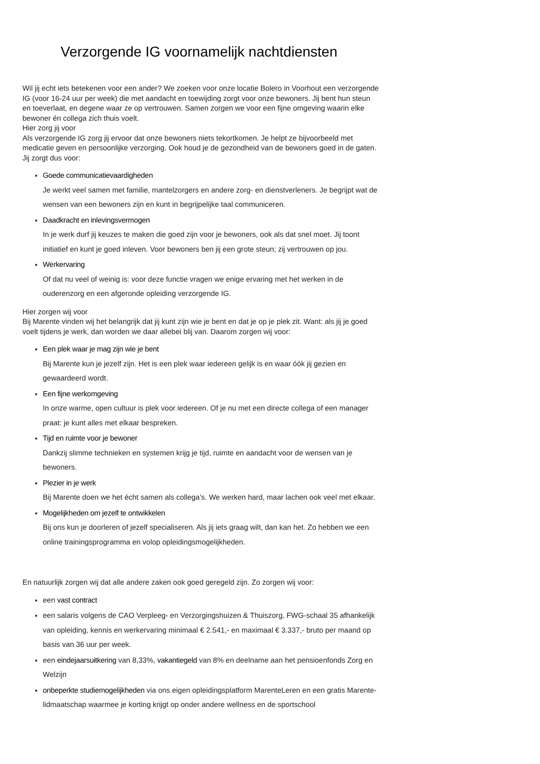Verzorgende IG voornamelijk nachtdiensten
Wil jij echt iets betekenen voor een ander? We zoeken voor onze locatie Bolero in Voorhout een verzorgende IG (voor 16-24 uur per week) die met aandacht en toewijding zorgt voor onze bewoners. Jij bent hun steun en toeverlaat, en degene waar ze op vertrouwen. Samen zorgen we voor een fijne omgeving waarin elke bewoner én collega zich thuis voelt.
Hier zorg jij voor
Als verzorgende IG zorg jij ervoor dat onze bewoners niets tekortkomen. Je helpt ze bijvoorbeeld met medicatie geven en persoonlijke verzorging. Ook houd je de gezondheid van de bewoners goed in de gaten. Jij zorgt dus voor:
Goede communicatievaardigheden
Je werkt veel samen met familie, mantelzorgers en andere zorg- en dienstverleners. Je begrijpt wat de wensen van een bewoners zijn en kunt in begrijpelijke taal communiceren.
Daadkracht en inlevingsvermogen
In je werk durf jij keuzes te maken die goed zijn voor je bewoners, ook als dat snel moet. Jij toont initiatief en kunt je goed inleven. Voor bewoners ben jij een grote steun; zij vertrouwen op jou.
Werkervaring
Of dat nu veel of weinig is: voor deze functie vragen we enige ervaring met het werken in de ouderenzorg en een afgeronde opleiding verzorgende IG.
Hier zorgen wij voor
Bij Marente vinden wij het belangrijk dat jij kunt zijn wie je bent en dat je op je plek zit. Want: als jij je goed voelt tijdens je werk, dan worden we daar allebei blij van. Daarom zorgen wij voor:
Een plek waar je mag zijn wie je bent
Bij Marente kun je jezelf zijn. Het is een plek waar iedereen gelijk is en waar óók jij gezien en gewaardeerd wordt.
Een fijne werkomgeving
In onze warme, open cultuur is plek voor iedereen. Of je nu met een directe collega of een manager praat: je kunt alles met elkaar bespreken.
Tijd en ruimte voor je bewoner
Dankzij slimme technieken en systemen krijg je tijd, ruimte en aandacht voor de wensen van je bewoners.
Plezier in je werk
Bij Marente doen we het écht samen als collega’s. We werken hard, maar lachen ook veel met elkaar.
Mogelijkheden om jezelf te ontwikkelen
Bij ons kun je doorleren of jezelf specialiseren. Als jij iets graag wilt, dan kan het. Zo hebben we een online trainingsprogramma en volop opleidingsmogelijkheden.
En natuurlijk zorgen wij dat alle andere zaken ook goed geregeld zijn. Zo zorgen wij voor:
een vast contract
een salaris volgens de CAO Verpleeg- en Verzorgingshuizen & Thuiszorg, FWG-schaal 35 afhankelijk van opleiding, kennis en werkervaring minimaal € 2.541,- en maximaal € 3.337,- bruto per maand op basis van 36 uur per week.
een eindejaarsuitkering van 8,33%, vakantiegeld van 8% en deelname aan het pensioenfonds Zorg en Welzijn
onbeperkte studiemogelijkheden via ons eigen opleidingsplatform MarenteLeren en een gratis Marente-lidmaatschap waarmee je korting krijgt op onder andere wellness en de sportschool